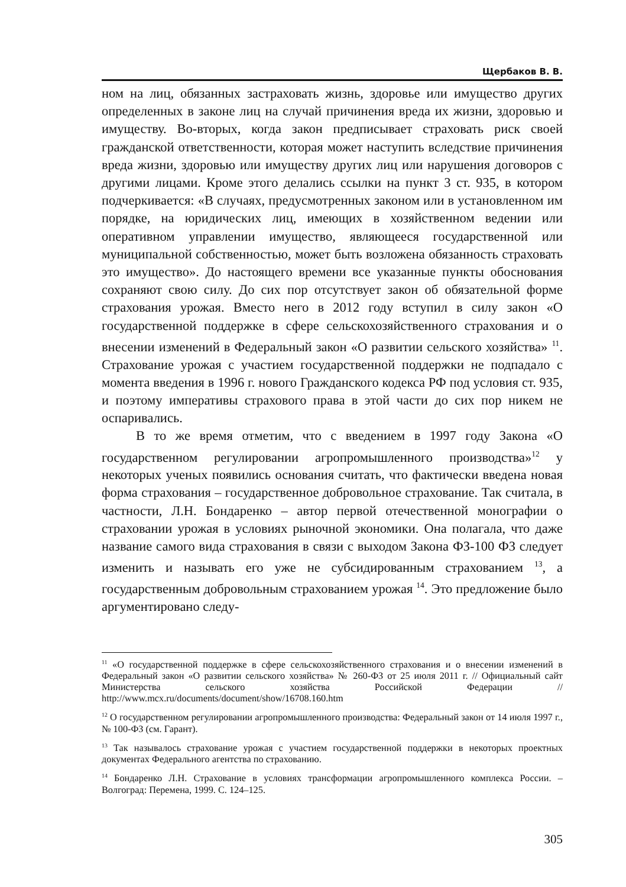Щербаков В. В.
ном на лиц, обязанных застраховать жизнь, здоровье или имущество других определенных в законе лиц на случай причинения вреда их жизни, здоровью и имуществу. Во-вторых, когда закон предписывает страховать риск своей гражданской ответственности, которая может наступить вследствие причинения вреда жизни, здоровью или имуществу других лиц или нарушения договоров с другими лицами. Кроме этого делались ссылки на пункт 3 ст. 935, в котором подчеркивается: «В случаях, предусмотренных законом или в установленном им порядке, на юридических лиц, имеющих в хозяйственном ведении или оперативном управлении имущество, являющееся государственной или муниципальной собственностью, может быть возложена обязанность страховать это имущество». До настоящего времени все указанные пункты обоснования сохраняют свою силу. До сих пор отсутствует закон об обязательной форме страхования урожая. Вместо него в 2012 году вступил в силу закон «О государственной поддержке в сфере сельскохозяйственного страхования и о внесении изменений в Федеральный закон «О развитии сельского хозяйства» <sup>11</sup>. Страхование урожая с участием государственной поддержки не подпадало с момента введения в 1996 г. нового Гражданского кодекса РФ под условия ст. 935, и поэтому императивы страхового права в этой части до сих пор никем не оспаривались.
В то же время отметим, что с введением в 1997 году Закона «О государственном регулировании агропромышленного производства»<sup>12</sup> у некоторых ученых появились основания считать, что фактически введена новая форма страхования – государственное добровольное страхование. Так считала, в частности, Л.Н. Бондаренко – автор первой отечественной монографии о страховании урожая в условиях рыночной экономики. Она полагала, что даже название самого вида страхования в связи с выходом Закона ФЗ-100 ФЗ следует изменить и называть его уже не субсидированным страхованием <sup>13</sup>, а государственным добровольным страхованием урожая <sup>14</sup>. Это предложение было аргументировано следу-
<sup>11</sup> «О государственной поддержке в сфере сельскохозяйственного страхования и о внесении изменений в Федеральный закон «О развитии сельского хозяйства» № 260-ФЗ от 25 июля 2011 г. // Официальный сайт Министерства сельского хозяйства Российской Федерации // http://www.mcx.ru/documents/document/show/16708.160.htm
<sup>12</sup> О государственном регулировании агропромышленного производства: Федеральный закон от 14 июля 1997 г., № 100-ФЗ (см. Гарант).
<sup>13</sup> Так называлось страхование урожая с участием государственной поддержки в некоторых проектных документах Федерального агентства по страхованию.
<sup>14</sup> Бондаренко Л.Н. Страхование в условиях трансформации агропромышленного комплекса России. – Волгоград: Перемена, 1999. С. 124–125.
305